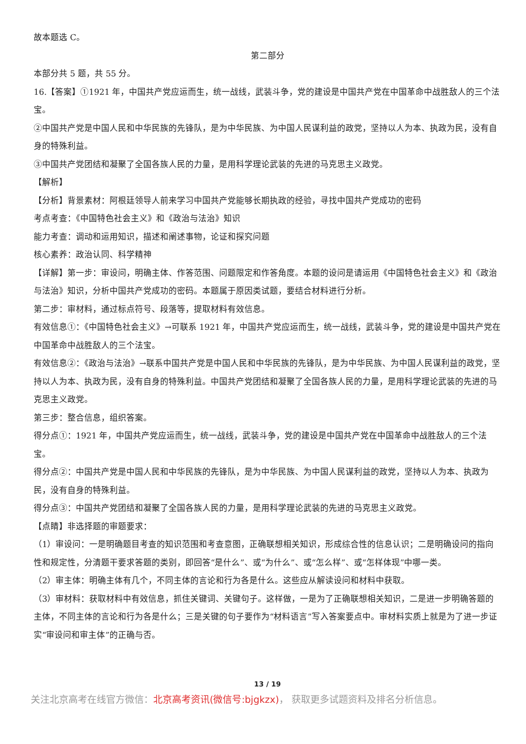故本题选 C。
第二部分
本部分共 5 题，共 55 分。
16.【答案】①1921 年，中国共产党应运而生，统一战线，武装斗争，党的建设是中国共产党在中国革命中战胜敌人的三个法宝。
②中国共产党是中国人民和中华民族的先锋队，是为中华民族、为中国人民谋利益的政党，坚持以人为本、执政为民，没有自身的特殊利益。
③中国共产党团结和凝聚了全国各族人民的力量，是用科学理论武装的先进的马克思主义政党。
【解析】
【分析】背景素材：阿根廷领导人前来学习中国共产党能够长期执政的经验，寻找中国共产党成功的密码
考点考查：《中国特色社会主义》和《政治与法治》知识
能力考查：调动和运用知识，描述和阐述事物，论证和探究问题
核心素养：政治认同、科学精神
【详解】第一步：审设问，明确主体、作答范围、问题限定和作答角度。本题的设问是请运用《中国特色社会主义》和《政治与法治》知识，分析中国共产党成功的密码。本题属于原因类试题，要结合材料进行分析。
第二步：审材料，通过标点符号、段落等，提取材料有效信息。
有效信息①：《中国特色社会主义》→可联系 1921 年，中国共产党应运而生，统一战线，武装斗争，党的建设是中国共产党在中国革命中战胜敌人的三个法宝。
有效信息②：《政治与法治》→联系中国共产党是中国人民和中华民族的先锋队，是为中华民族、为中国人民谋利益的政党，坚持以人为本、执政为民，没有自身的特殊利益。中国共产党团结和凝聚了全国各族人民的力量，是用科学理论武装的先进的马克思主义政党。
第三步：整合信息，组织答案。
得分点①：1921 年，中国共产党应运而生，统一战线，武装斗争，党的建设是中国共产党在中国革命中战胜敌人的三个法宝。
得分点②：中国共产党是中国人民和中华民族的先锋队，是为中华民族、为中国人民谋利益的政党，坚持以人为本、执政为民，没有自身的特殊利益。
得分点③：中国共产党团结和凝聚了全国各族人民的力量，是用科学理论武装的先进的马克思主义政党。
【点睛】非选择题的审题要求：
（1）审设问：一是明确题目考查的知识范围和考查意图，正确联想相关知识，形成综合性的信息认识；二是明确设问的指向性和规定性，分清题干要求答题的类别，即回答“是什么”、或“为什么”、或“怎么样”、或“怎样体现”中哪一类。
（2）审主体：明确主体有几个，不同主体的言论和行为各是什么。这些应从解读设问和材料中获取。
（3）审材料：获取材料中有效信息，抓住关键词、关键句子。这样做，一是为了正确联想相关知识，二是进一步明确答题的主体，不同主体的言论和行为各是什么；三是关键的句子要作为“材料语言”写入答案要点中。审材料实质上就是为了进一步证实“审设问和审主体”的正确与否。
13 / 19
关注北京高考在线官方微信：北京高考资讯(微信号:bjgkzx)， 获取更多试题资料及排名分析信息。